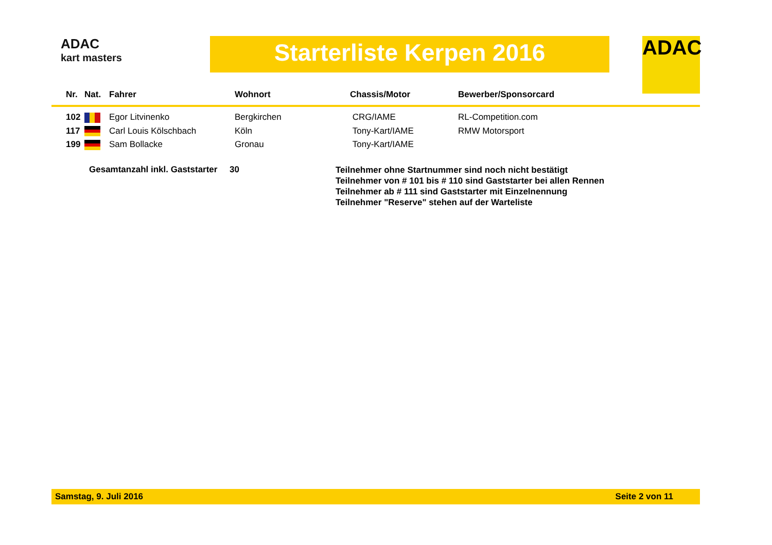ADAC
kart masters
Starterliste Kerpen 2016 ADAC
| Nr. | Nat. | Fahrer | Wohnort | Chassis/Motor | Bewerber/Sponsorcard |
| --- | --- | --- | --- | --- | --- |
| 102 | | Egor Litvinenko | Bergkirchen | CRG/IAME | RL-Competition.com |
| 117 | | Carl Louis Kölschbach | Köln | Tony-Kart/IAME | RMW Motorsport |
| 199 | | Sam Bollacke | Gronau | Tony-Kart/IAME | |
Gesamtanzahl inkl. Gaststarter 30
Teilnehmer ohne Startnummer sind noch nicht bestätigt
Teilnehmer von # 101 bis # 110 sind Gaststarter bei allen Rennen
Teilnehmer ab # 111 sind Gaststarter mit Einzelnennung
Teilnehmer "Reserve" stehen auf der Warteliste
Samstag, 9. Juli 2016 Seite 2 von 11